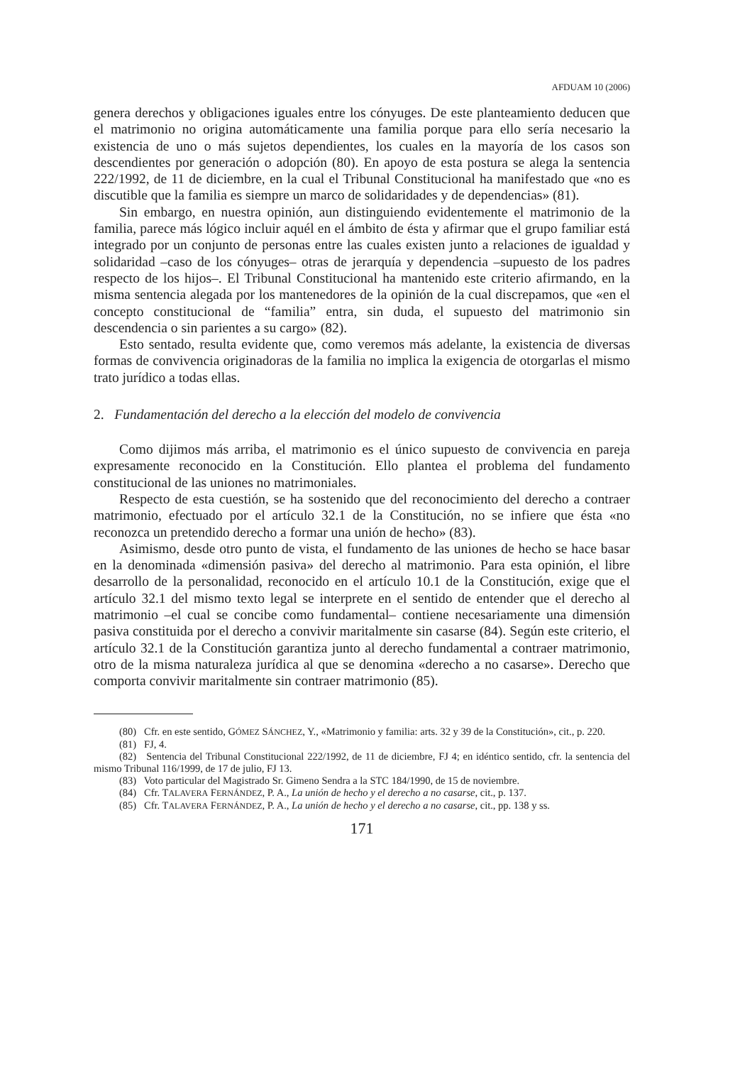AFDUAM 10 (2006)
genera derechos y obligaciones iguales entre los cónyuges. De este planteamiento deducen que el matrimonio no origina automáticamente una familia porque para ello sería necesario la existencia de uno o más sujetos dependientes, los cuales en la mayoría de los casos son descendientes por generación o adopción (80). En apoyo de esta postura se alega la sentencia 222/1992, de 11 de diciembre, en la cual el Tribunal Constitucional ha manifestado que «no es discutible que la familia es siempre un marco de solidaridades y de dependencias» (81).
Sin embargo, en nuestra opinión, aun distinguiendo evidentemente el matrimonio de la familia, parece más lógico incluir aquél en el ámbito de ésta y afirmar que el grupo familiar está integrado por un conjunto de personas entre las cuales existen junto a relaciones de igualdad y solidaridad –caso de los cónyuges– otras de jerarquía y dependencia –supuesto de los padres respecto de los hijos–. El Tribunal Constitucional ha mantenido este criterio afirmando, en la misma sentencia alegada por los mantenedores de la opinión de la cual discrepamos, que «en el concepto constitucional de “familia” entra, sin duda, el supuesto del matrimonio sin descendencia o sin parientes a su cargo» (82).
Esto sentado, resulta evidente que, como veremos más adelante, la existencia de diversas formas de convivencia originadoras de la familia no implica la exigencia de otorgarlas el mismo trato jurídico a todas ellas.
2. Fundamentación del derecho a la elección del modelo de convivencia
Como dijimos más arriba, el matrimonio es el único supuesto de convivencia en pareja expresamente reconocido en la Constitución. Ello plantea el problema del fundamento constitucional de las uniones no matrimoniales.
Respecto de esta cuestión, se ha sostenido que del reconocimiento del derecho a contraer matrimonio, efectuado por el artículo 32.1 de la Constitución, no se infiere que ésta «no reconozca un pretendido derecho a formar una unión de hecho» (83).
Asimismo, desde otro punto de vista, el fundamento de las uniones de hecho se hace basar en la denominada «dimensión pasiva» del derecho al matrimonio. Para esta opinión, el libre desarrollo de la personalidad, reconocido en el artículo 10.1 de la Constitución, exige que el artículo 32.1 del mismo texto legal se interprete en el sentido de entender que el derecho al matrimonio –el cual se concibe como fundamental– contiene necesariamente una dimensión pasiva constituida por el derecho a convivir maritalmente sin casarse (84). Según este criterio, el artículo 32.1 de la Constitución garantiza junto al derecho fundamental a contraer matrimonio, otro de la misma naturaleza jurídica al que se denomina «derecho a no casarse». Derecho que comporta convivir maritalmente sin contraer matrimonio (85).
(80) Cfr. en este sentido, GÓMEZ SÁNCHEZ, Y., «Matrimonio y familia: arts. 32 y 39 de la Constitución», cit., p. 220.
(81) FJ, 4.
(82) Sentencia del Tribunal Constitucional 222/1992, de 11 de diciembre, FJ 4; en idéntico sentido, cfr. la sentencia del mismo Tribunal 116/1999, de 17 de julio, FJ 13.
(83) Voto particular del Magistrado Sr. Gimeno Sendra a la STC 184/1990, de 15 de noviembre.
(84) Cfr. TALAVERA FERNÁNDEZ, P. A., La unión de hecho y el derecho a no casarse, cit., p. 137.
(85) Cfr. TALAVERA FERNÁNDEZ, P. A., La unión de hecho y el derecho a no casarse, cit., pp. 138 y ss.
171